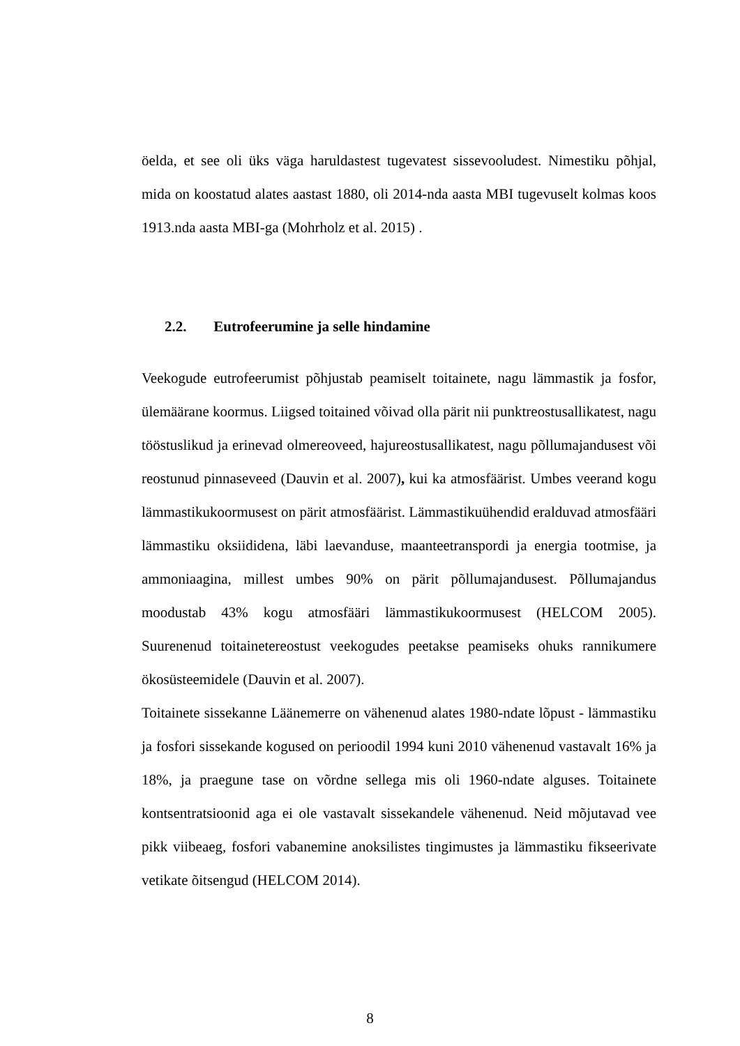öelda, et see oli üks väga haruldastest tugevatest sissevooludest. Nimestiku põhjal, mida on koostatud alates aastast 1880, oli 2014-nda aasta MBI tugevuselt kolmas koos 1913.nda aasta MBI-ga (Mohrholz et al. 2015) .
2.2. Eutrofeerumine ja selle hindamine
Veekogude eutrofeerumist põhjustab peamiselt toitainete, nagu lämmastik ja fosfor, ülemäärane koormus. Liigsed toitained võivad olla pärit nii punktreostusallikatest, nagu tööstuslikud ja erinevad olmereoveed, hajureostusallikatest, nagu põllumajandusest või reostunud pinnaseveed (Dauvin et al. 2007), kui ka atmosfäärist. Umbes veerand kogu lämmastikukoormusest on pärit atmosfäärist. Lämmastikuühendid eralduvad atmosfääri lämmastiku oksiididena, läbi laevanduse, maanteetranspordi ja energia tootmise, ja ammoniaagina, millest umbes 90% on pärit põllumajandusest. Põllumajandus moodustab 43% kogu atmosfääri lämmastikukoormusest (HELCOM 2005). Suurenenud toitainetereostust veekogudes peetakse peamiseks ohuks rannikumere ökosüsteemidele (Dauvin et al. 2007).
Toitainete sissekanne Läänemerre on vähenenud alates 1980-ndate lõpust - lämmastiku ja fosfori sissekande kogused on perioodil 1994 kuni 2010 vähenenud vastavalt 16% ja 18%, ja praegune tase on võrdne sellega mis oli 1960-ndate alguses. Toitainete kontsentratsioonid aga ei ole vastavalt sissekandele vähenenud. Neid mõjutavad vee pikk viibeaeg, fosfori vabanemine anoksilistes tingimustes ja lämmastiku fikseerivate vetikate õitsengud (HELCOM 2014).
8